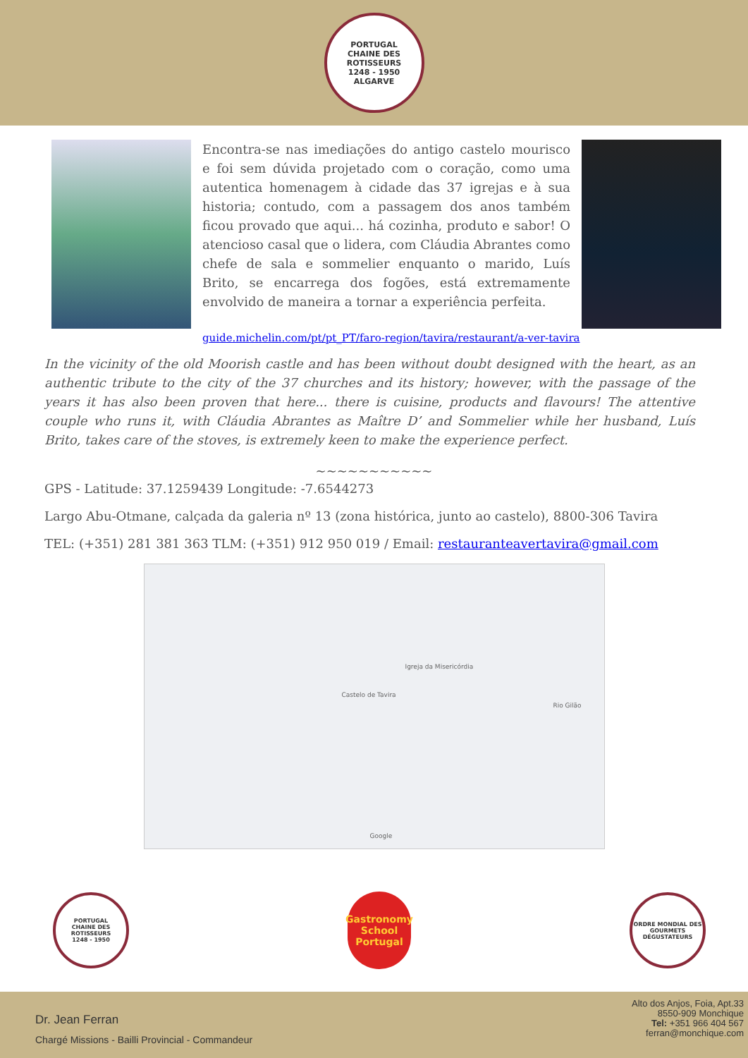PORTUGAL
CHAINE DES ROTISSEURS
1248 - 1950
ALGARVE
Encontra-se nas imediações do antigo castelo mourisco e foi sem dúvida projetado com o coração, como uma autentica homenagem à cidade das 37 igrejas e à sua historia; contudo, com a passagem dos anos também ficou provado que aqui... há cozinha, produto e sabor! O atencioso casal que o lidera, com Cláudia Abrantes como chefe de sala e sommelier enquanto o marido, Luís Brito, se encarrega dos fogões, está extremamente envolvido de maneira a tornar a experiência perfeita.
guide.michelin.com/pt/pt_PT/faro-region/tavira/restaurant/a-ver-tavira
In the vicinity of the old Moorish castle and has been without doubt designed with the heart, as an authentic tribute to the city of the 37 churches and its history; however, with the passage of the years it has also been proven that here... there is cuisine, products and flavours! The attentive couple who runs it, with Cláudia Abrantes as Maître D’ and Sommelier while her husband, Luís Brito, takes care of the stoves, is extremely keen to make the experience perfect.
~~~~~~~~~~~
GPS - Latitude: 37.1259439 Longitude: -7.6544273
Largo Abu-Otmane, calçada da galeria nº 13 (zona histórica, junto ao castelo), 8800-306 Tavira
TEL: (+351) 281 381 363 TLM: (+351) 912 950 019 / Email: restauranteavertavira@gmail.com
Castelo de Tavira
Igreja da Misericórdia
Rio Gilão
Google
PORTUGAL
CHAINE DES ROTISSEURS
1248 - 1950
Gastronomy School
Portugal
ORDRE MONDIAL DES GOURMETS DÉGUSTATEURS
Dr. Jean Ferran
Chargé Missions - Bailli Provincial - Commandeur
Alto dos Anjos, Foia, Apt.33
8550-909 Monchique
Tel: +351 966 404 567
ferran@monchique.com